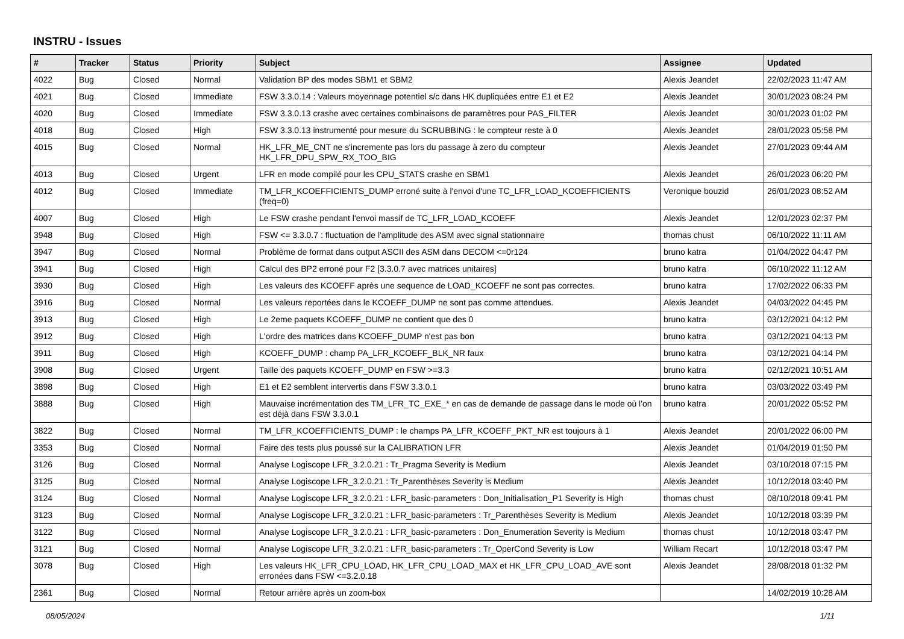INSTRU - Issues
| # | Tracker | Status | Priority | Subject | Assignee | Updated |
| --- | --- | --- | --- | --- | --- | --- |
| 4022 | Bug | Closed | Normal | Validation BP des modes SBM1 et SBM2 | Alexis Jeandet | 22/02/2023 11:47 AM |
| 4021 | Bug | Closed | Immediate | FSW 3.3.0.14 : Valeurs moyennage potentiel s/c dans HK dupliquées entre E1 et E2 | Alexis Jeandet | 30/01/2023 08:24 PM |
| 4020 | Bug | Closed | Immediate | FSW 3.3.0.13 crashe avec certaines combinaisons de paramètres pour PAS_FILTER | Alexis Jeandet | 30/01/2023 01:02 PM |
| 4018 | Bug | Closed | High | FSW 3.3.0.13 instrumenté pour mesure du SCRUBBING : le compteur reste à 0 | Alexis Jeandet | 28/01/2023 05:58 PM |
| 4015 | Bug | Closed | Normal | HK_LFR_ME_CNT ne s'incremente pas lors du passage à zero du compteur HK_LFR_DPU_SPW_RX_TOO_BIG | Alexis Jeandet | 27/01/2023 09:44 AM |
| 4013 | Bug | Closed | Urgent | LFR en mode compilé pour les CPU_STATS crashe en SBM1 | Alexis Jeandet | 26/01/2023 06:20 PM |
| 4012 | Bug | Closed | Immediate | TM_LFR_KCOEFFICIENTS_DUMP erroné suite à l'envoi d'une TC_LFR_LOAD_KCOEFFICIENTS (freq=0) | Veronique bouzid | 26/01/2023 08:52 AM |
| 4007 | Bug | Closed | High | Le FSW crashe pendant l'envoi massif de TC_LFR_LOAD_KCOEFF | Alexis Jeandet | 12/01/2023 02:37 PM |
| 3948 | Bug | Closed | High | FSW <= 3.3.0.7 : fluctuation de l'amplitude des ASM avec signal stationnaire | thomas chust | 06/10/2022 11:11 AM |
| 3947 | Bug | Closed | Normal | Problème de format dans output ASCII des ASM dans DECOM <=0r124 | bruno katra | 01/04/2022 04:47 PM |
| 3941 | Bug | Closed | High | Calcul des BP2 erroné pour F2 [3.3.0.7 avec matrices unitaires] | bruno katra | 06/10/2022 11:12 AM |
| 3930 | Bug | Closed | High | Les valeurs des KCOEFF après une sequence de LOAD_KCOEFF ne sont pas correctes. | bruno katra | 17/02/2022 06:33 PM |
| 3916 | Bug | Closed | Normal | Les valeurs reportées dans le KCOEFF_DUMP ne sont pas comme attendues. | Alexis Jeandet | 04/03/2022 04:45 PM |
| 3913 | Bug | Closed | High | Le 2eme paquets KCOEFF_DUMP ne contient que des 0 | bruno katra | 03/12/2021 04:12 PM |
| 3912 | Bug | Closed | High | L'ordre des matrices dans KCOEFF_DUMP n'est pas bon | bruno katra | 03/12/2021 04:13 PM |
| 3911 | Bug | Closed | High | KCOEFF_DUMP : champ PA_LFR_KCOEFF_BLK_NR faux | bruno katra | 03/12/2021 04:14 PM |
| 3908 | Bug | Closed | Urgent | Taille des paquets KCOEFF_DUMP en FSW >=3.3 | bruno katra | 02/12/2021 10:51 AM |
| 3898 | Bug | Closed | High | E1 et E2 semblent intervertis dans FSW 3.3.0.1 | bruno katra | 03/03/2022 03:49 PM |
| 3888 | Bug | Closed | High | Mauvaise incrémentation des TM_LFR_TC_EXE_* en cas de demande de passage dans le mode où l'on est déjà dans FSW 3.3.0.1 | bruno katra | 20/01/2022 05:52 PM |
| 3822 | Bug | Closed | Normal | TM_LFR_KCOEFFICIENTS_DUMP : le champs PA_LFR_KCOEFF_PKT_NR est toujours à 1 | Alexis Jeandet | 20/01/2022 06:00 PM |
| 3353 | Bug | Closed | Normal | Faire des tests plus poussé sur la CALIBRATION LFR | Alexis Jeandet | 01/04/2019 01:50 PM |
| 3126 | Bug | Closed | Normal | Analyse Logiscope LFR_3.2.0.21 : Tr_Pragma Severity is Medium | Alexis Jeandet | 03/10/2018 07:15 PM |
| 3125 | Bug | Closed | Normal | Analyse Logiscope LFR_3.2.0.21 : Tr_Parenthèses Severity is Medium | Alexis Jeandet | 10/12/2018 03:40 PM |
| 3124 | Bug | Closed | Normal | Analyse Logiscope LFR_3.2.0.21 : LFR_basic-parameters : Don_Initialisation_P1 Severity is High | thomas chust | 08/10/2018 09:41 PM |
| 3123 | Bug | Closed | Normal | Analyse Logiscope LFR_3.2.0.21 : LFR_basic-parameters : Tr_Parenthèses Severity is Medium | Alexis Jeandet | 10/12/2018 03:39 PM |
| 3122 | Bug | Closed | Normal | Analyse Logiscope LFR_3.2.0.21 : LFR_basic-parameters : Don_Enumeration Severity is Medium | thomas chust | 10/12/2018 03:47 PM |
| 3121 | Bug | Closed | Normal | Analyse Logiscope LFR_3.2.0.21 : LFR_basic-parameters : Tr_OperCond Severity is Low | William Recart | 10/12/2018 03:47 PM |
| 3078 | Bug | Closed | High | Les valeurs HK_LFR_CPU_LOAD, HK_LFR_CPU_LOAD_MAX et HK_LFR_CPU_LOAD_AVE sont erronées dans FSW <=3.2.0.18 | Alexis Jeandet | 28/08/2018 01:32 PM |
| 2361 | Bug | Closed | Normal | Retour arrière après un zoom-box | | 14/02/2019 10:28 AM |
08/05/2024 1/11